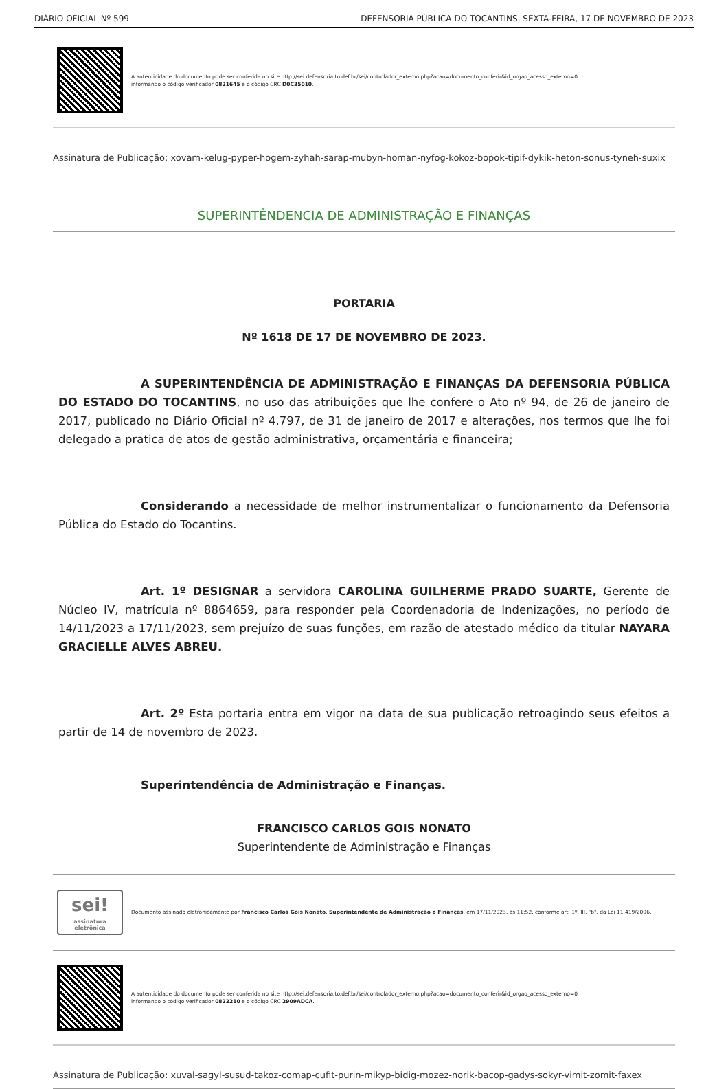DIÁRIO OFICIAL Nº 599 DEFENSORIA PÚBLICA DO TOCANTINS, SEXTA-FEIRA, 17 DE NOVEMBRO DE 2023
A autenticidade do documento pode ser conferida no site http://sei.defensoria.to.def.br/sei/controlador_externo.php?acao=documento_conferir&id_orgao_acesso_externo=0
informando o código verificador 0821645 e o código CRC D0C35010.
Assinatura de Publicação: xovam-kelug-pyper-hogem-zyhah-sarap-mubyn-homan-nyfog-kokoz-bopok-tipif-dykik-heton-sonus-tyneh-suxix
SUPERINTÊNDENCIA DE ADMINISTRAÇÃO E FINANÇAS
PORTARIA
Nº 1618 DE 17 DE NOVEMBRO DE 2023.
A SUPERINTENDÊNCIA DE ADMINISTRAÇÃO E FINANÇAS DA DEFENSORIA PÚBLICA DO ESTADO DO TOCANTINS, no uso das atribuições que lhe confere o Ato nº 94, de 26 de janeiro de 2017, publicado no Diário Oficial nº 4.797, de 31 de janeiro de 2017 e alterações, nos termos que lhe foi delegado a pratica de atos de gestão administrativa, orçamentária e financeira;
Considerando a necessidade de melhor instrumentalizar o funcionamento da Defensoria Pública do Estado do Tocantins.
Art. 1º DESIGNAR a servidora CAROLINA GUILHERME PRADO SUARTE, Gerente de Núcleo IV, matrícula nº 8864659, para responder pela Coordenadoria de Indenizações, no período de 14/11/2023 a 17/11/2023, sem prejuízo de suas funções, em razão de atestado médico da titular NAYARA GRACIELLE ALVES ABREU.
Art. 2º Esta portaria entra em vigor na data de sua publicação retroagindo seus efeitos a partir de 14 de novembro de 2023.
Superintendência de Administração e Finanças.
FRANCISCO CARLOS GOIS NONATO
Superintendente de Administração e Finanças
sei!
assinatura eletrônica
Documento assinado eletronicamente por Francisco Carlos Gois Nonato, Superintendente de Administração e Finanças, em 17/11/2023, às 11:52, conforme art. 1º, III, "b", da Lei 11.419/2006.
A autenticidade do documento pode ser conferida no site http://sei.defensoria.to.def.br/sei/controlador_externo.php?acao=documento_conferir&id_orgao_acesso_externo=0
informando o código verificador 0822210 e o código CRC 2909ADCA.
Assinatura de Publicação: xuval-sagyl-susud-takoz-comap-cufit-purin-mikyp-bidig-mozez-norik-bacop-gadys-sokyr-vimit-zomit-faxex